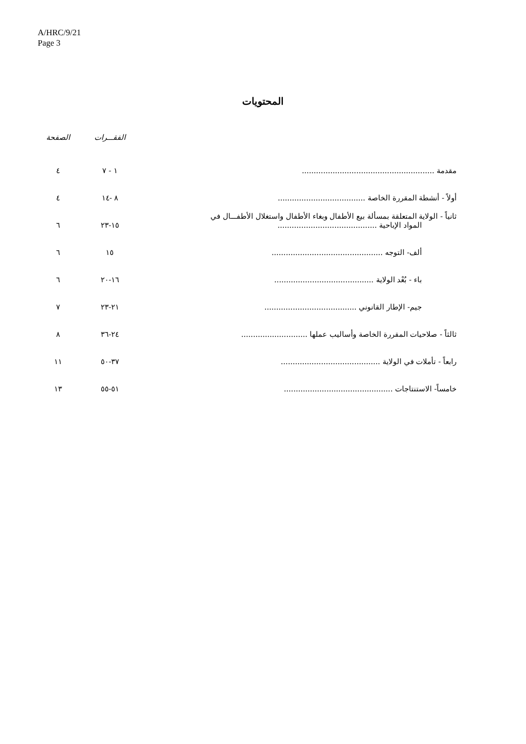A/HRC/9/21
Page 3
المحتويات
| | الفقـــرات | الصفحة |
| --- | --- | --- |
| مقدمة ........................................................ | ١ - ٧ | ٤ |
| أولاً - أنشطة المقررة الخاصة ..................................... | ٨ -١٤ | ٤ |
| ثانياً - الولاية المتعلقة بمسألة بيع الأطفال وبغاء الأطفال واستغلال الأطفـــال في المواد الإباحية .......................................... | ١٥-٢٣ | ٦ |
| ألف- التوجه ............................................... | ١٥ | ٦ |
| باء - بُعْد الولاية .......................................... | ١٦-٢٠ | ٦ |
| جيم- الإطار القانوني ....................................... | ٢١-٢٣ | ٧ |
| ثالثاً - صلاحيات المقررة الخاصة وأساليب عملها ............................ | ٢٤-٣٦ | ٨ |
| رابعاً - تأملات في الولاية .......................................... | ٣٧-٥٠ | ١١ |
| خامساً- الاستنتاجات .............................................. | ٥١-٥٥ | ١٣ |